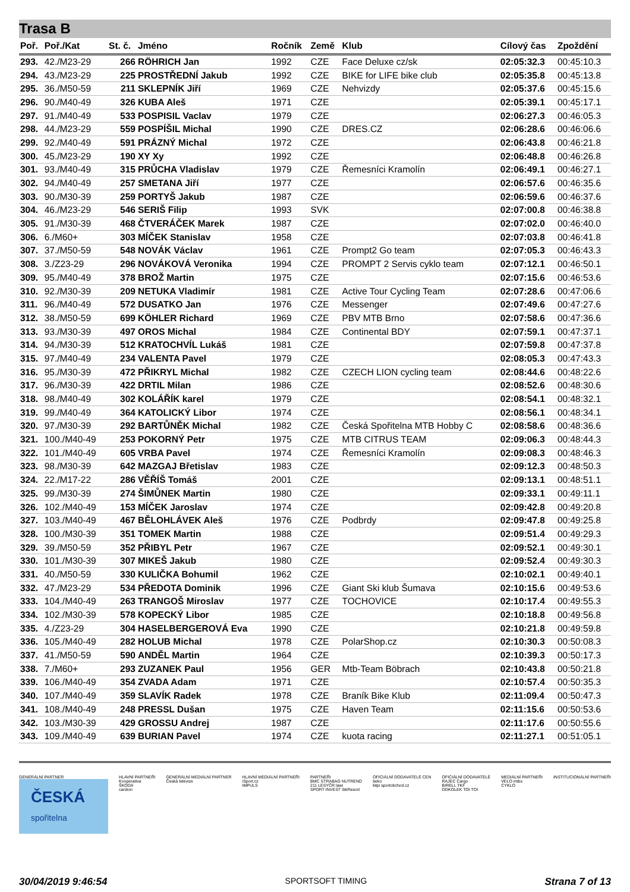Trasa B
| Poř. | Poř./Kat | St. č. | Jméno | Ročník | Země | Klub | Cílový čas | Zpoždění |
| --- | --- | --- | --- | --- | --- | --- | --- | --- |
| 293. | 42./M23-29 | 266 | RÖHRICH Jan | 1992 | CZE | Face Deluxe cz/sk | 02:05:32.3 | 00:45:10.3 |
| 294. | 43./M23-29 | 225 | PROSTŘEDNÍ Jakub | 1992 | CZE | BIKE for LIFE bike club | 02:05:35.8 | 00:45:13.8 |
| 295. | 36./M50-59 | 211 | SKLEPNÍK Jiří | 1969 | CZE | Nehvizdy | 02:05:37.6 | 00:45:15.6 |
| 296. | 90./M40-49 | 326 | KUBA Aleš | 1971 | CZE | | 02:05:39.1 | 00:45:17.1 |
| 297. | 91./M40-49 | 533 | POSPISIL Vaclav | 1979 | CZE | | 02:06:27.3 | 00:46:05.3 |
| 298. | 44./M23-29 | 559 | POSPÍŠIL Michal | 1990 | CZE | DRES.CZ | 02:06:28.6 | 00:46:06.6 |
| 299. | 92./M40-49 | 591 | PRÁZNÝ Michal | 1972 | CZE | | 02:06:43.8 | 00:46:21.8 |
| 300. | 45./M23-29 | 190 | XY Xy | 1992 | CZE | | 02:06:48.8 | 00:46:26.8 |
| 301. | 93./M40-49 | 315 | PRŮCHA Vladislav | 1979 | CZE | Řemesníci Kramolín | 02:06:49.1 | 00:46:27.1 |
| 302. | 94./M40-49 | 257 | SMETANA Jiří | 1977 | CZE | | 02:06:57.6 | 00:46:35.6 |
| 303. | 90./M30-39 | 259 | PORTYŠ Jakub | 1987 | CZE | | 02:06:59.6 | 00:46:37.6 |
| 304. | 46./M23-29 | 546 | SERIŠ Filip | 1993 | SVK | | 02:07:00.8 | 00:46:38.8 |
| 305. | 91./M30-39 | 468 | ČTVERÁČEK Marek | 1987 | CZE | | 02:07:02.0 | 00:46:40.0 |
| 306. | 6./M60+ | 303 | MÍČEK Stanislav | 1958 | CZE | | 02:07:03.8 | 00:46:41.8 |
| 307. | 37./M50-59 | 548 | NOVÁK Václav | 1961 | CZE | Prompt2 Go team | 02:07:05.3 | 00:46:43.3 |
| 308. | 3./Z23-29 | 296 | NOVÁKOVÁ Veronika | 1994 | CZE | PROMPT 2 Servis cyklo team | 02:07:12.1 | 00:46:50.1 |
| 309. | 95./M40-49 | 378 | BROŽ Martin | 1975 | CZE | | 02:07:15.6 | 00:46:53.6 |
| 310. | 92./M30-39 | 209 | NETUKA Vladimír | 1981 | CZE | Active Tour Cycling Team | 02:07:28.6 | 00:47:06.6 |
| 311. | 96./M40-49 | 572 | DUSATKO Jan | 1976 | CZE | Messenger | 02:07:49.6 | 00:47:27.6 |
| 312. | 38./M50-59 | 699 | KÖHLER Richard | 1969 | CZE | PBV MTB Brno | 02:07:58.6 | 00:47:36.6 |
| 313. | 93./M30-39 | 497 | OROS Michal | 1984 | CZE | Continental BDY | 02:07:59.1 | 00:47:37.1 |
| 314. | 94./M30-39 | 512 | KRATOCHVÍL Lukáš | 1981 | CZE | | 02:07:59.8 | 00:47:37.8 |
| 315. | 97./M40-49 | 234 | VALENTA Pavel | 1979 | CZE | | 02:08:05.3 | 00:47:43.3 |
| 316. | 95./M30-39 | 472 | PŘIKRYL Michal | 1982 | CZE | CZECH LION cycling team | 02:08:44.6 | 00:48:22.6 |
| 317. | 96./M30-39 | 422 | DRTIL Milan | 1986 | CZE | | 02:08:52.6 | 00:48:30.6 |
| 318. | 98./M40-49 | 302 | KOLÁŘÍK karel | 1979 | CZE | | 02:08:54.1 | 00:48:32.1 |
| 319. | 99./M40-49 | 364 | KATOLICKÝ Libor | 1974 | CZE | | 02:08:56.1 | 00:48:34.1 |
| 320. | 97./M30-39 | 292 | BARTŮNĚK Michal | 1982 | CZE | Česká Spořitelna MTB Hobby C | 02:08:58.6 | 00:48:36.6 |
| 321. | 100./M40-49 | 253 | POKORNÝ Petr | 1975 | CZE | MTB CITRUS TEAM | 02:09:06.3 | 00:48:44.3 |
| 322. | 101./M40-49 | 605 | VRBA Pavel | 1974 | CZE | Řemesníci Kramolín | 02:09:08.3 | 00:48:46.3 |
| 323. | 98./M30-39 | 642 | MAZGAJ Břetislav | 1983 | CZE | | 02:09:12.3 | 00:48:50.3 |
| 324. | 22./M17-22 | 286 | VĚŘÍŠ Tomáš | 2001 | CZE | | 02:09:13.1 | 00:48:51.1 |
| 325. | 99./M30-39 | 274 | ŠIMŮNEK Martin | 1980 | CZE | | 02:09:33.1 | 00:49:11.1 |
| 326. | 102./M40-49 | 153 | MÍČEK Jaroslav | 1974 | CZE | | 02:09:42.8 | 00:49:20.8 |
| 327. | 103./M40-49 | 467 | BĚLOHLÁVEK Aleš | 1976 | CZE | Podbrdy | 02:09:47.8 | 00:49:25.8 |
| 328. | 100./M30-39 | 351 | TOMEK Martin | 1988 | CZE | | 02:09:51.4 | 00:49:29.3 |
| 329. | 39./M50-59 | 352 | PŘIBYL Petr | 1967 | CZE | | 02:09:52.1 | 00:49:30.1 |
| 330. | 101./M30-39 | 307 | MIKEŠ Jakub | 1980 | CZE | | 02:09:52.4 | 00:49:30.3 |
| 331. | 40./M50-59 | 330 | KULIČKA Bohumil | 1962 | CZE | | 02:10:02.1 | 00:49:40.1 |
| 332. | 47./M23-29 | 534 | PŘEDOTA Dominik | 1996 | CZE | Giant Ski klub Šumava | 02:10:15.6 | 00:49:53.6 |
| 333. | 104./M40-49 | 263 | TRANGOŠ Miroslav | 1977 | CZE | TOCHOVICE | 02:10:17.4 | 00:49:55.3 |
| 334. | 102./M30-39 | 578 | KOPECKÝ Libor | 1985 | CZE | | 02:10:18.8 | 00:49:56.8 |
| 335. | 4./Z23-29 | 304 | HASELBERGEROVÁ Eva | 1990 | CZE | | 02:10:21.8 | 00:49:59.8 |
| 336. | 105./M40-49 | 282 | HOLUB Michal | 1978 | CZE | PolarShop.cz | 02:10:30.3 | 00:50:08.3 |
| 337. | 41./M50-59 | 590 | ANDĚL Martin | 1964 | CZE | | 02:10:39.3 | 00:50:17.3 |
| 338. | 7./M60+ | 293 | ZUZANEK Paul | 1956 | GER | Mtb-Team Böbrach | 02:10:43.8 | 00:50:21.8 |
| 339. | 106./M40-49 | 354 | ZVADA Adam | 1971 | CZE | | 02:10:57.4 | 00:50:35.3 |
| 340. | 107./M40-49 | 359 | SLAVÍK Radek | 1978 | CZE | Braník Bike Klub | 02:11:09.4 | 00:50:47.3 |
| 341. | 108./M40-49 | 248 | PRESSL Dušan | 1975 | CZE | Haven Team | 02:11:15.6 | 00:50:53.6 |
| 342. | 103./M30-39 | 429 | GROSSU Andrej | 1987 | CZE | | 02:11:17.6 | 00:50:55.6 |
| 343. | 109./M40-49 | 639 | BURIAN Pavel | 1974 | CZE | kuota racing | 02:11:27.1 | 00:51:05.1 |
GENERÁLNÍ PARTNER
ČESKÁ spořitelna
HLAVNÍ PARTNEŘI
Kooperativa
ŠKODA
cardion
GENERÁLNÍ MEDIÁLNÍ PARTNER
Česká televize
HLAVNÍ MEDIÁLNÍ PARTNEŘI
iSport.cz
IMPULS
PARTNEŘI
BMC STRABAG NUTREND
211 LESYČR lawi
SPORT INVEST SkiResort
OFICIÁLNÍ DODAVATELÉ CEN
beko
kilpi sportobchod.cz
OFICIÁLNÍ DODAVATELÉ
RAJEC Cargo
BIRELL TKF
ODKOLEK TOI TOI
MEDIÁLNÍ PARTNEŘI
VELO mtbs
CYKLO
INSTITUCIONÁLNÍ PARTNEŘI
30/04/2019 9:46:54 SPORTSOFT TIMING Strana 7 of 13